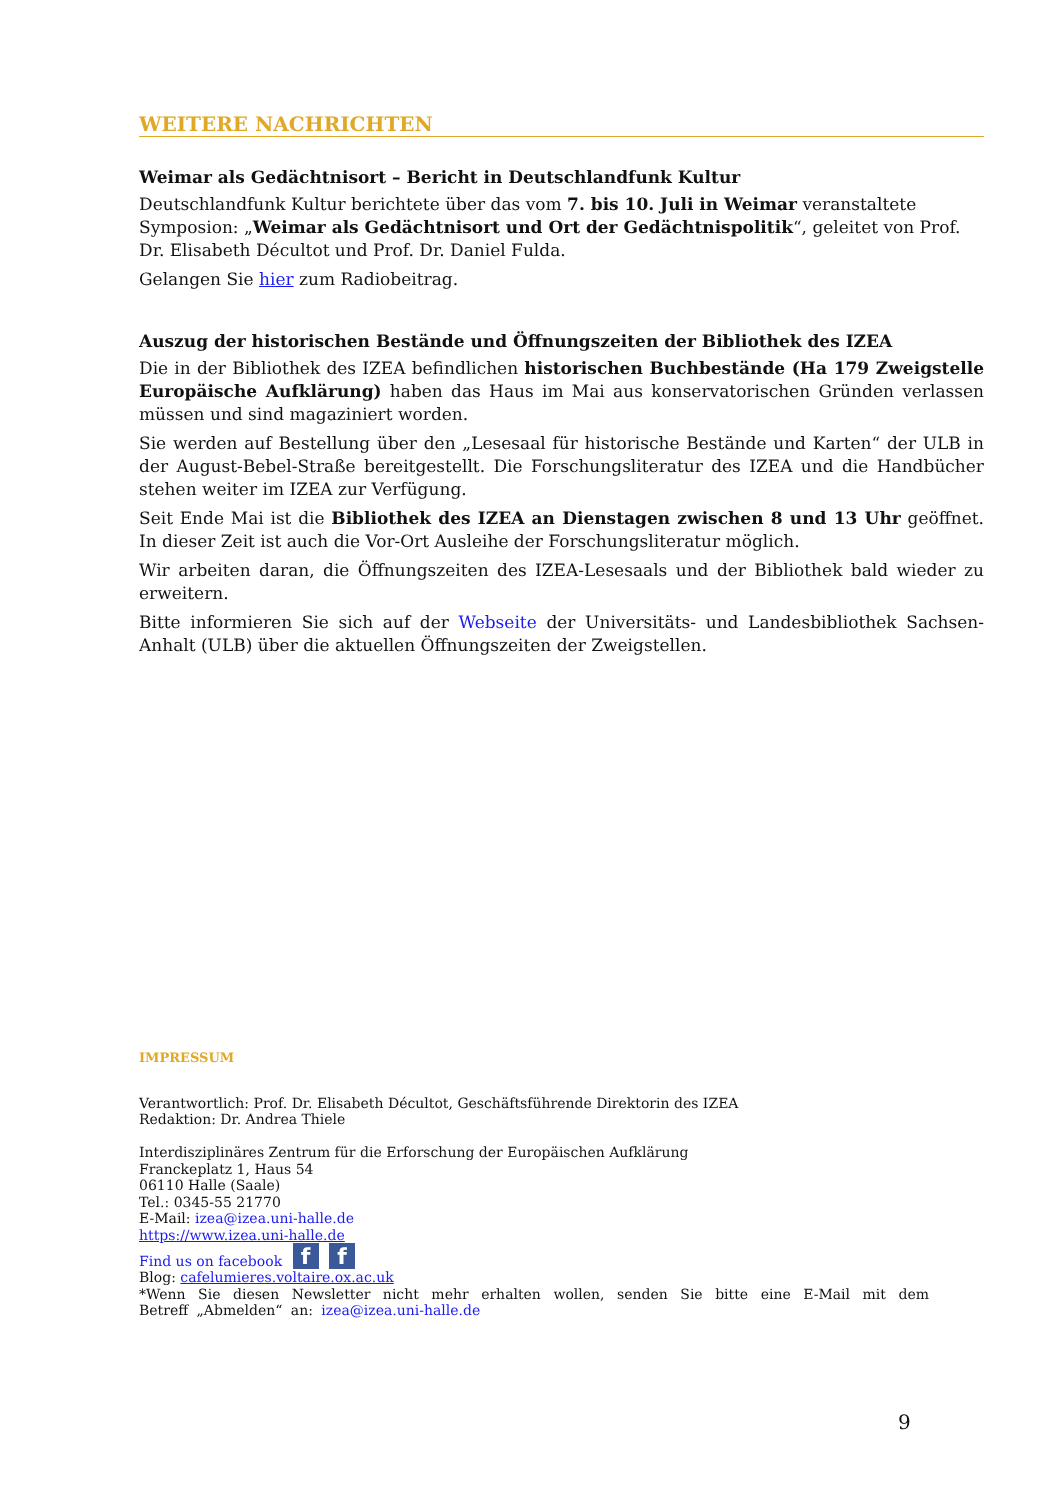WEITERE NACHRICHTEN
Weimar als Gedächtnisort – Bericht in Deutschlandfunk Kultur
Deutschlandfunk Kultur berichtete über das vom 7. bis 10. Juli in Weimar veranstaltete Symposion: „Weimar als Gedächtnisort und Ort der Gedächtnispolitik“, geleitet von Prof. Dr. Elisabeth Décultot und Prof. Dr. Daniel Fulda.
Gelangen Sie hier zum Radiobeitrag.
Auszug der historischen Bestände und Öffnungszeiten der Bibliothek des IZEA
Die in der Bibliothek des IZEA befindlichen historischen Buchbestände (Ha 179 Zweigstelle Europäische Aufklärung) haben das Haus im Mai aus konservatorischen Gründen verlassen müssen und sind magaziniert worden.
Sie werden auf Bestellung über den „Lesesaal für historische Bestände und Karten“ der ULB in der August-Bebel-Straße bereitgestellt. Die Forschungsliteratur des IZEA und die Handbücher stehen weiter im IZEA zur Verfügung.
Seit Ende Mai ist die Bibliothek des IZEA an Dienstagen zwischen 8 und 13 Uhr geöffnet. In dieser Zeit ist auch die Vor-Ort Ausleihe der Forschungsliteratur möglich.
Wir arbeiten daran, die Öffnungszeiten des IZEA-Lesesaals und der Bibliothek bald wieder zu erweitern.
Bitte informieren Sie sich auf der Webseite der Universitäts- und Landesbibliothek Sachsen-Anhalt (ULB) über die aktuellen Öffnungszeiten der Zweigstellen.
IMPRESSUM
Verantwortlich: Prof. Dr. Elisabeth Décultot, Geschäftsführende Direktorin des IZEA
Redaktion: Dr. Andrea Thiele
Interdisziplinäres Zentrum für die Erforschung der Europäischen Aufklärung
Franckeplatz 1, Haus 54
06110 Halle (Saale)
Tel.: 0345-55 21770
E-Mail: izea@izea.uni-halle.de
https://www.izea.uni-halle.de
Find us on facebook f f
Blog: cafelumieres.voltaire.ox.ac.uk
*Wenn Sie diesen Newsletter nicht mehr erhalten wollen, senden Sie bitte eine E-Mail mit dem Betreff „Abmelden“ an: izea@izea.uni-halle.de
9